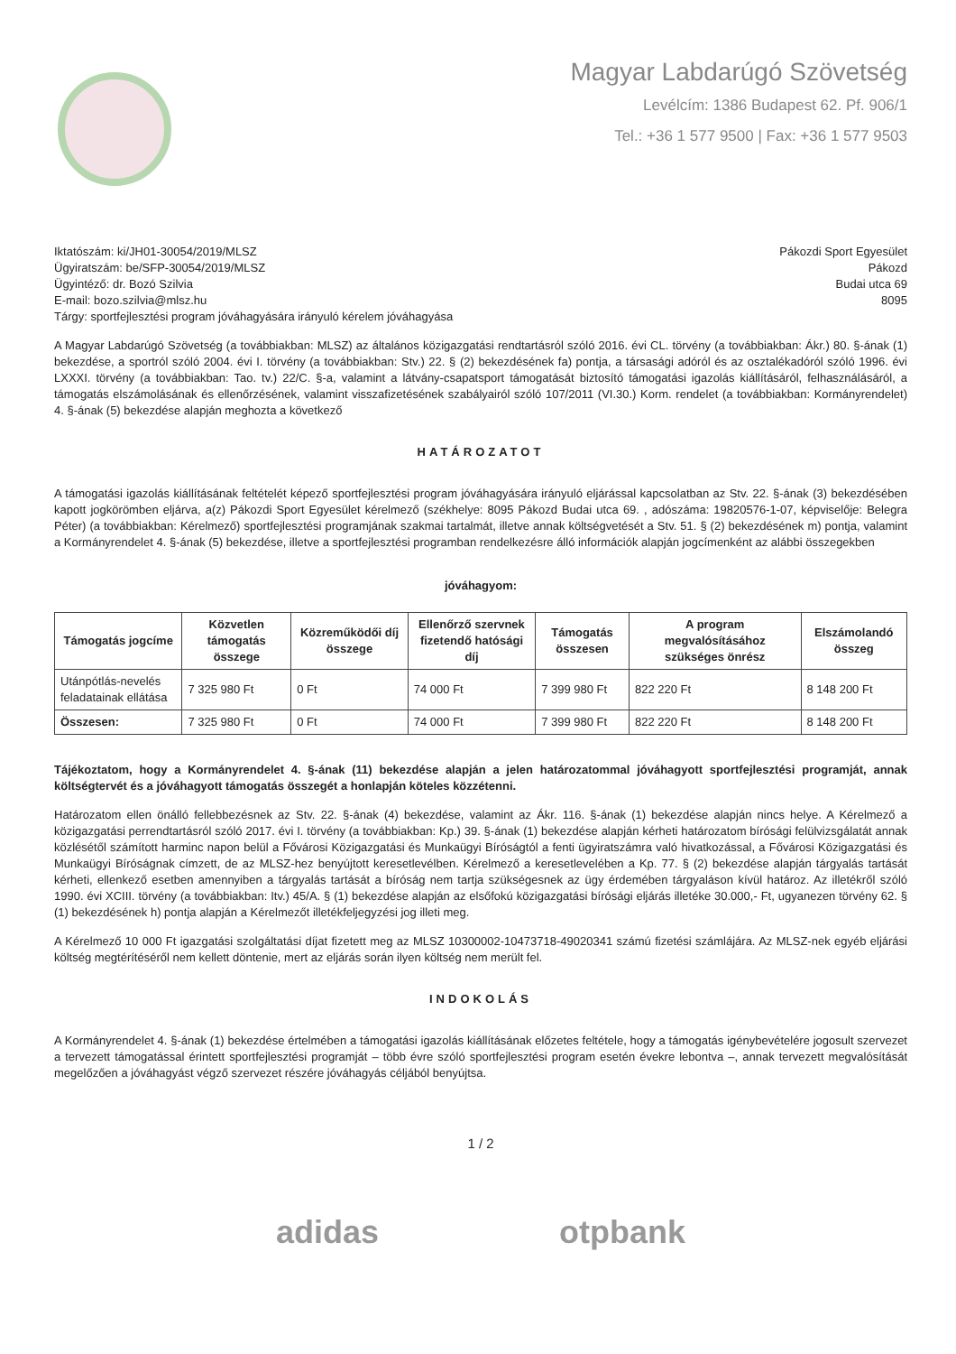Magyar Labdarúgó Szövetség
Levélcím: 1386 Budapest 62. Pf. 906/1
Tel.: +36 1 577 9500 | Fax: +36 1 577 9503
Iktatószám: ki/JH01-30054/2019/MLSZ
Ügyiratszám: be/SFP-30054/2019/MLSZ
Ügyintéző: dr. Bozó Szilvia
E-mail: bozo.szilvia@mlsz.hu
Tárgy: sportfejlesztési program jóváhagyására irányuló kérelem jóváhagyása
Pákozdi Sport Egyesület
Pákozd
Budai utca 69
8095
A Magyar Labdarúgó Szövetség (a továbbiakban: MLSZ) az általános közigazgatási rendtartásról szóló 2016. évi CL. törvény (a továbbiakban: Ákr.) 80. §-ának (1) bekezdése, a sportról szóló 2004. évi I. törvény (a továbbiakban: Stv.) 22. § (2) bekezdésének fa) pontja, a társasági adóról és az osztalékadóról szóló 1996. évi LXXXI. törvény (a továbbiakban: Tao. tv.) 22/C. §-a, valamint a látvány-csapatsport támogatását biztosító támogatási igazolás kiállításáról, felhasználásáról, a támogatás elszámolásának és ellenőrzésének, valamint visszafizetésének szabályairól szóló 107/2011 (VI.30.) Korm. rendelet (a továbbiakban: Kormányrendelet) 4. §-ának (5) bekezdése alapján meghozta a következő
HATÁROZATOT
A támogatási igazolás kiállításának feltételét képező sportfejlesztési program jóváhagyására irányuló eljárással kapcsolatban az Stv. 22. §-ának (3) bekezdésében kapott jogkörömben eljárva, a(z) Pákozdi Sport Egyesület kérelmező (székhelye: 8095 Pákozd Budai utca 69. , adószáma: 19820576-1-07, képviselője: Belegra Péter) (a továbbiakban: Kérelmező) sportfejlesztési programjának szakmai tartalmát, illetve annak költségvetését a Stv. 51. § (2) bekezdésének m) pontja, valamint a Kormányrendelet 4. §-ának (5) bekezdése, illetve a sportfejlesztési programban rendelkezésre álló információk alapján jogcímenként az alábbi összegekben
jóváhagyom:
| Támogatás jogcíme | Közvetlen támogatás összege | Közreműködői díj összege | Ellenőrző szervnek fizetendő hatósági díj | Támogatás összesen | A program megvalósításához szükséges önrész | Elszámolandó összeg |
| --- | --- | --- | --- | --- | --- | --- |
| Utánpótlás-nevelés feladatainak ellátása | 7 325 980 Ft | 0 Ft | 74 000 Ft | 7 399 980 Ft | 822 220 Ft | 8 148 200 Ft |
| Összesen: | 7 325 980 Ft | 0 Ft | 74 000 Ft | 7 399 980 Ft | 822 220 Ft | 8 148 200 Ft |
Tájékoztatom, hogy a Kormányrendelet 4. §-ának (11) bekezdése alapján a jelen határozatommal jóváhagyott sportfejlesztési programját, annak költségtervét és a jóváhagyott támogatás összegét a honlapján köteles közzétenni.
Határozatom ellen önálló fellebbezésnek az Stv. 22. §-ának (4) bekezdése, valamint az Ákr. 116. §-ának (1) bekezdése alapján nincs helye. A Kérelmező a közigazgatási perrendtartásról szóló 2017. évi I. törvény (a továbbiakban: Kp.) 39. §-ának (1) bekezdése alapján kérheti határozatom bírósági felülvizsgálatát annak közlésétől számított harminc napon belül a Fővárosi Közigazgatási és Munkaügyi Bíróságtól a fenti ügyiratszámra való hivatkozással, a Fővárosi Közigazgatási és Munkaügyi Bíróságnak címzett, de az MLSZ-hez benyújtott keresetlevélben. Kérelmező a keresetlevelében a Kp. 77. § (2) bekezdése alapján tárgyalás tartását kérheti, ellenkező esetben amennyiben a tárgyalás tartását a bíróság nem tartja szükségesnek az ügy érdemében tárgyaláson kívül határoz. Az illetékről szóló 1990. évi XCIII. törvény (a továbbiakban: Itv.) 45/A. § (1) bekezdése alapján az elsőfokú közigazgatási bírósági eljárás illetéke 30.000,- Ft, ugyanezen törvény 62. § (1) bekezdésének h) pontja alapján a Kérelmezőt illetékfeljegyzési jog illeti meg.
A Kérelmező 10 000 Ft igazgatási szolgáltatási díjat fizetett meg az MLSZ 10300002-10473718-49020341 számú fizetési számlájára. Az MLSZ-nek egyéb eljárási költség megtérítéséről nem kellett döntenie, mert az eljárás során ilyen költség nem merült fel.
INDOKOLÁS
A Kormányrendelet 4. §-ának (1) bekezdése értelmében a támogatási igazolás kiállításának előzetes feltétele, hogy a támogatás igénybevételére jogosult szervezet a tervezett támogatással érintett sportfejlesztési programját – több évre szóló sportfejlesztési program esetén évekre lebontva –, annak tervezett megvalósítását megelőzően a jóváhagyást végző szervezet részére jóváhagyás céljából benyújtsa.
1 / 2
adidas otpbank